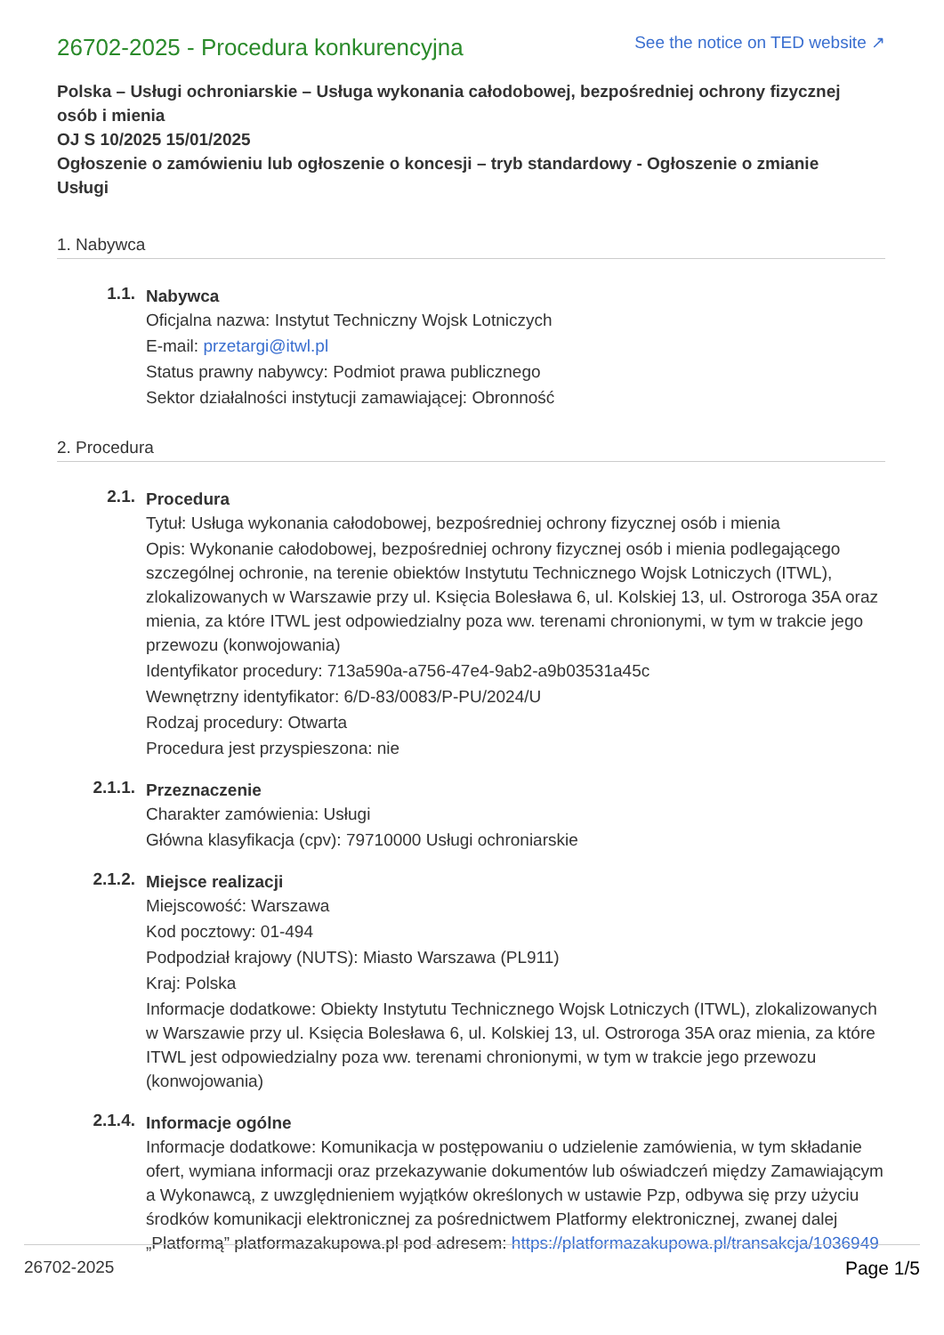26702-2025 - Procedura konkurencyjna
See the notice on TED website ↗
Polska – Usługi ochroniarskie – Usługa wykonania całodobowej, bezpośredniej ochrony fizycznej osób i mienia
OJ S 10/2025 15/01/2025
Ogłoszenie o zamówieniu lub ogłoszenie o koncesji – tryb standardowy - Ogłoszenie o zmianie
Usługi
1. Nabywca
1.1.
Nabywca
Oficjalna nazwa: Instytut Techniczny Wojsk Lotniczych
E-mail: przetargi@itwl.pl
Status prawny nabywcy: Podmiot prawa publicznego
Sektor działalności instytucji zamawiającej: Obronność
2. Procedura
2.1.
Procedura
Tytuł: Usługa wykonania całodobowej, bezpośredniej ochrony fizycznej osób i mienia
Opis: Wykonanie całodobowej, bezpośredniej ochrony fizycznej osób i mienia podlegającego szczególnej ochronie, na terenie obiektów Instytutu Technicznego Wojsk Lotniczych (ITWL), zlokalizowanych w Warszawie przy ul. Księcia Bolesława 6, ul. Kolskiej 13, ul. Ostroroga 35A oraz mienia, za które ITWL jest odpowiedzialny poza ww. terenami chronionymi, w tym w trakcie jego przewozu (konwojowania)
Identyfikator procedury: 713a590a-a756-47e4-9ab2-a9b03531a45c
Wewnętrzny identyfikator: 6/D-83/0083/P-PU/2024/U
Rodzaj procedury: Otwarta
Procedura jest przyspieszona: nie
2.1.1.
Przeznaczenie
Charakter zamówienia: Usługi
Główna klasyfikacja (cpv): 79710000 Usługi ochroniarskie
2.1.2.
Miejsce realizacji
Miejscowość: Warszawa
Kod pocztowy: 01-494
Podpodział krajowy (NUTS): Miasto Warszawa (PL911)
Kraj: Polska
Informacje dodatkowe: Obiekty Instytutu Technicznego Wojsk Lotniczych (ITWL), zlokalizowanych w Warszawie przy ul. Księcia Bolesława 6, ul. Kolskiej 13, ul. Ostroroga 35A oraz mienia, za które ITWL jest odpowiedzialny poza ww. terenami chronionymi, w tym w trakcie jego przewozu (konwojowania)
2.1.4.
Informacje ogólne
Informacje dodatkowe: Komunikacja w postępowaniu o udzielenie zamówienia, w tym składanie ofert, wymiana informacji oraz przekazywanie dokumentów lub oświadczeń między Zamawiającym a Wykonawcą, z uwzględnieniem wyjątków określonych w ustawie Pzp, odbywa się przy użyciu środków komunikacji elektronicznej za pośrednictwem Platformy elektronicznej, zwanej dalej „Platformą” platformazakupowa.pl pod adresem: https://platformazakupowa.pl/transakcja/1036949
26702-2025 Page 1/5